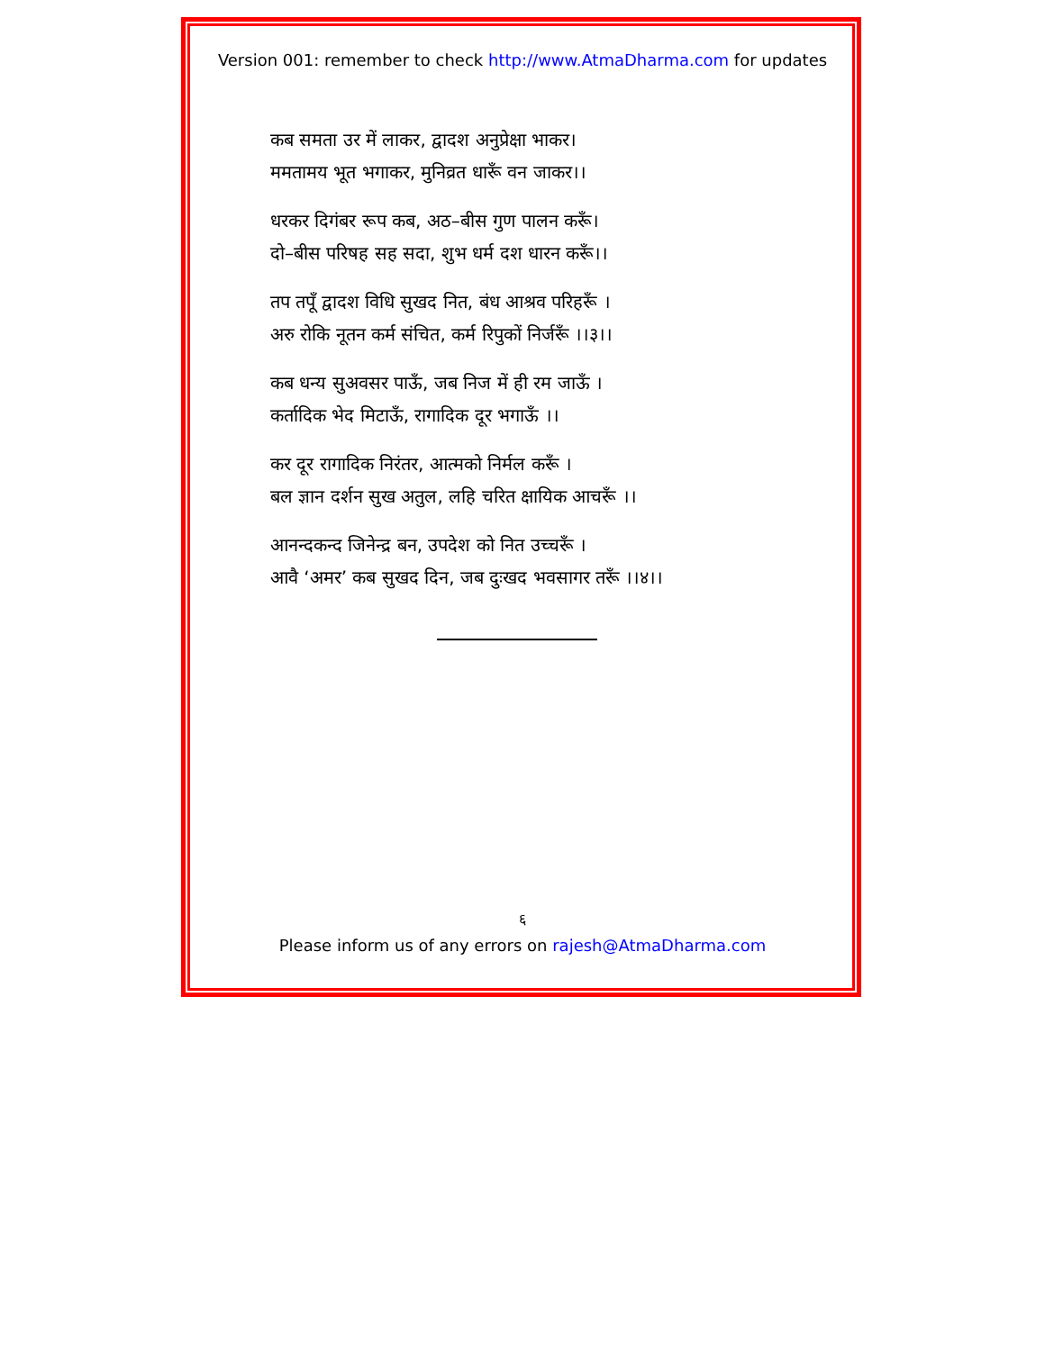Version 001: remember to check http://www.AtmaDharma.com for updates
कब समता उर में लाकर, द्वादश अनुप्रेक्षा भाकर।
ममतामय भूत भगाकर, मुनिव्रत धारूँ वन जाकर।।
धरकर दिगंबर रूप कब, अठ–बीस गुण पालन करूँ।
दो–बीस परिषह सह सदा, शुभ धर्म दश धारन करूँ।।
तप तपूँ द्वादश विधि सुखद नित, बंध आश्रव परिहरूँ ।
अरु रोकि नूतन कर्म संचित, कर्म रिपुकों निर्जरूँ ।।३।।
कब धन्य सुअवसर पाऊँ, जब निज में ही रम जाऊँ ।
कर्तादिक भेद मिटाऊँ, रागादिक दूर भगाऊँ ।।
कर दूर रागादिक निरंतर, आत्मको निर्मल करूँ ।
बल ज्ञान दर्शन सुख अतुल, लहि चरित क्षायिक आचरूँ ।।
आनन्दकन्द जिनेन्द्र बन, उपदेश को नित उच्चरूँ ।
आवै ‘अमर’ कब सुखद दिन, जब दुःखद भवसागर तरूँ ।।४।।
६
Please inform us of any errors on rajesh@AtmaDharma.com